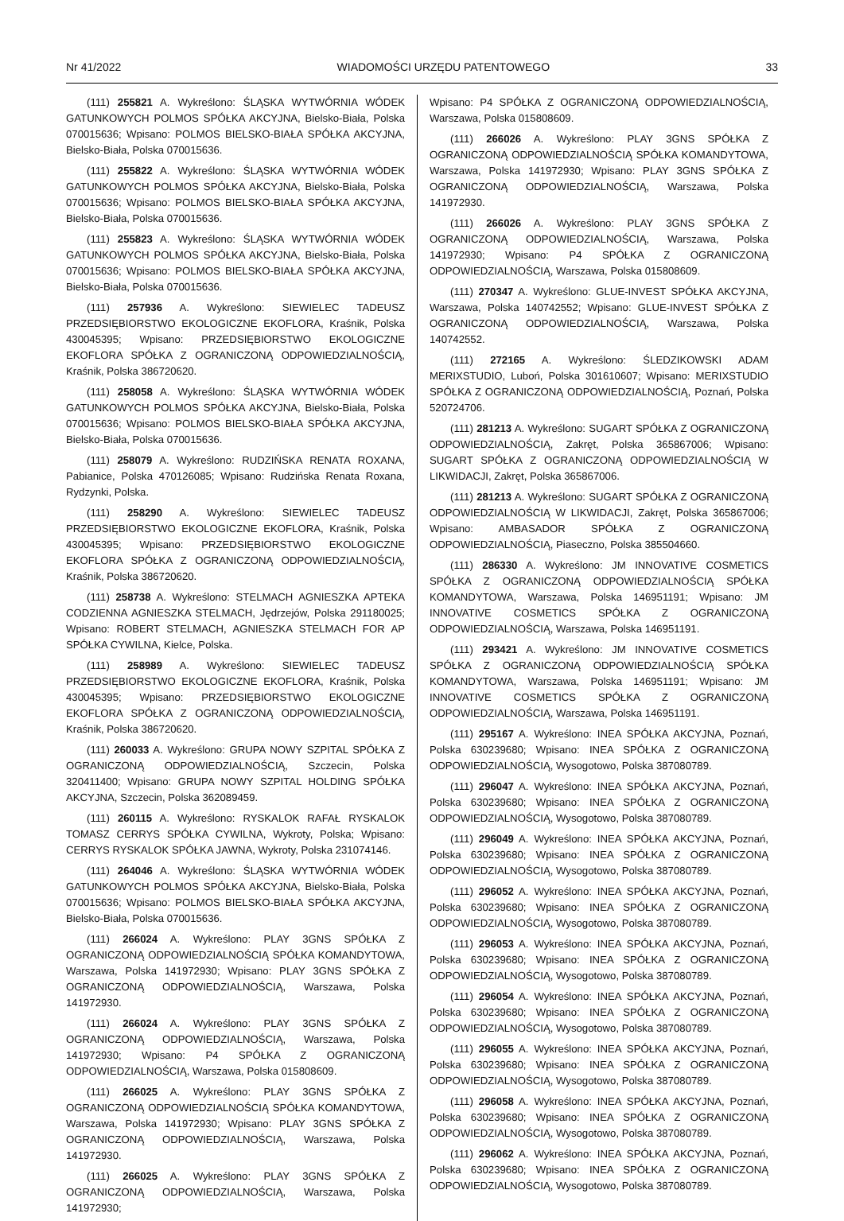Nr 41/2022 WIADOMOŚCI URZĘDU PATENTOWEGO 33
(111) 255821 A. Wykreślono: ŚLĄSKA WYTWÓRNIA WÓDEK GATUNKOWYCH POLMOS SPÓŁKA AKCYJNA, Bielsko-Biała, Polska 070015636; Wpisano: POLMOS BIELSKO-BIAŁA SPÓŁKA AKCYJNA, Bielsko-Biała, Polska 070015636.
(111) 255822 A. Wykreślono: ŚLĄSKA WYTWÓRNIA WÓDEK GATUNKOWYCH POLMOS SPÓŁKA AKCYJNA, Bielsko-Biała, Polska 070015636; Wpisano: POLMOS BIELSKO-BIAŁA SPÓŁKA AKCYJNA, Bielsko-Biała, Polska 070015636.
(111) 255823 A. Wykreślono: ŚLĄSKA WYTWÓRNIA WÓDEK GATUNKOWYCH POLMOS SPÓŁKA AKCYJNA, Bielsko-Biała, Polska 070015636; Wpisano: POLMOS BIELSKO-BIAŁA SPÓŁKA AKCYJNA, Bielsko-Biała, Polska 070015636.
(111) 257936 A. Wykreślono: SIEWIELEC TADEUSZ PRZEDSIĘBIORSTWO EKOLOGICZNE EKOFLORA, Kraśnik, Polska 430045395; Wpisano: PRZEDSIĘBIORSTWO EKOLOGICZNE EKOFLORA SPÓŁKA Z OGRANICZONĄ ODPOWIEDZIALNOŚCIĄ, Kraśnik, Polska 386720620.
(111) 258058 A. Wykreślono: ŚLĄSKA WYTWÓRNIA WÓDEK GATUNKOWYCH POLMOS SPÓŁKA AKCYJNA, Bielsko-Biała, Polska 070015636; Wpisano: POLMOS BIELSKO-BIAŁA SPÓŁKA AKCYJNA, Bielsko-Biała, Polska 070015636.
(111) 258079 A. Wykreślono: RUDZIŃSKA RENATA ROXANA, Pabianice, Polska 470126085; Wpisano: Rudzińska Renata Roxana, Rydzynki, Polska.
(111) 258290 A. Wykreślono: SIEWIELEC TADEUSZ PRZEDSIĘBIORSTWO EKOLOGICZNE EKOFLORA, Kraśnik, Polska 430045395; Wpisano: PRZEDSIĘBIORSTWO EKOLOGICZNE EKOFLORA SPÓŁKA Z OGRANICZONĄ ODPOWIEDZIALNOŚCIĄ, Kraśnik, Polska 386720620.
(111) 258738 A. Wykreślono: STELMACH AGNIESZKA APTEKA CODZIENNA AGNIESZKA STELMACH, Jędrzejów, Polska 291180025; Wpisano: ROBERT STELMACH, AGNIESZKA STELMACH FOR AP SPÓŁKA CYWILNA, Kielce, Polska.
(111) 258989 A. Wykreślono: SIEWIELEC TADEUSZ PRZEDSIĘBIORSTWO EKOLOGICZNE EKOFLORA, Kraśnik, Polska 430045395; Wpisano: PRZEDSIĘBIORSTWO EKOLOGICZNE EKOFLORA SPÓŁKA Z OGRANICZONĄ ODPOWIEDZIALNOŚCIĄ, Kraśnik, Polska 386720620.
(111) 260033 A. Wykreślono: GRUPA NOWY SZPITAL SPÓŁKA Z OGRANICZONĄ ODPOWIEDZIALNOŚCIĄ, Szczecin, Polska 320411400; Wpisano: GRUPA NOWY SZPITAL HOLDING SPÓŁKA AKCYJNA, Szczecin, Polska 362089459.
(111) 260115 A. Wykreślono: RYSKALOK RAFAŁ RYSKALOK TOMASZ CERRYS SPÓŁKA CYWILNA, Wykroty, Polska; Wpisano: CERRYS RYSKALOK SPÓŁKA JAWNA, Wykroty, Polska 231074146.
(111) 264046 A. Wykreślono: ŚLĄSKA WYTWÓRNIA WÓDEK GATUNKOWYCH POLMOS SPÓŁKA AKCYJNA, Bielsko-Biała, Polska 070015636; Wpisano: POLMOS BIELSKO-BIAŁA SPÓŁKA AKCYJNA, Bielsko-Biała, Polska 070015636.
(111) 266024 A. Wykreślono: PLAY 3GNS SPÓŁKA Z OGRANICZONĄ ODPOWIEDZIALNOŚCIĄ SPÓŁKA KOMANDYTOWA, Warszawa, Polska 141972930; Wpisano: PLAY 3GNS SPÓŁKA Z OGRANICZONĄ ODPOWIEDZIALNOŚCIĄ, Warszawa, Polska 141972930.
(111) 266024 A. Wykreślono: PLAY 3GNS SPÓŁKA Z OGRANICZONĄ ODPOWIEDZIALNOŚCIĄ, Warszawa, Polska 141972930; Wpisano: P4 SPÓŁKA Z OGRANICZONĄ ODPOWIEDZIALNOŚCIĄ, Warszawa, Polska 015808609.
(111) 266025 A. Wykreślono: PLAY 3GNS SPÓŁKA Z OGRANICZONĄ ODPOWIEDZIALNOŚCIĄ SPÓŁKA KOMANDYTOWA, Warszawa, Polska 141972930; Wpisano: PLAY 3GNS SPÓŁKA Z OGRANICZONĄ ODPOWIEDZIALNOŚCIĄ, Warszawa, Polska 141972930.
(111) 266025 A. Wykreślono: PLAY 3GNS SPÓŁKA Z OGRANICZONĄ ODPOWIEDZIALNOŚCIĄ, Warszawa, Polska 141972930;
Wpisano: P4 SPÓŁKA Z OGRANICZONĄ ODPOWIEDZIALNOŚCIĄ, Warszawa, Polska 015808609.
(111) 266026 A. Wykreślono: PLAY 3GNS SPÓŁKA Z OGRANICZONĄ ODPOWIEDZIALNOŚCIĄ SPÓŁKA KOMANDYTOWA, Warszawa, Polska 141972930; Wpisano: PLAY 3GNS SPÓŁKA Z OGRANICZONĄ ODPOWIEDZIALNOŚCIĄ, Warszawa, Polska 141972930.
(111) 266026 A. Wykreślono: PLAY 3GNS SPÓŁKA Z OGRANICZONĄ ODPOWIEDZIALNOŚCIĄ, Warszawa, Polska 141972930; Wpisano: P4 SPÓŁKA Z OGRANICZONĄ ODPOWIEDZIALNOŚCIĄ, Warszawa, Polska 015808609.
(111) 270347 A. Wykreślono: GLUE-INVEST SPÓŁKA AKCYJNA, Warszawa, Polska 140742552; Wpisano: GLUE-INVEST SPÓŁKA Z OGRANICZONĄ ODPOWIEDZIALNOŚCIĄ, Warszawa, Polska 140742552.
(111) 272165 A. Wykreślono: ŚLEDZIKOWSKI ADAM MERIXSTUDIO, Luboń, Polska 301610607; Wpisano: MERIXSTUDIO SPÓŁKA Z OGRANICZONĄ ODPOWIEDZIALNOŚCIĄ, Poznań, Polska 520724706.
(111) 281213 A. Wykreślono: SUGART SPÓŁKA Z OGRANICZONĄ ODPOWIEDZIALNOŚCIĄ, Zakręt, Polska 365867006; Wpisano: SUGART SPÓŁKA Z OGRANICZONĄ ODPOWIEDZIALNOŚCIĄ W LIKWIDACJI, Zakręt, Polska 365867006.
(111) 281213 A. Wykreślono: SUGART SPÓŁKA Z OGRANICZONĄ ODPOWIEDZIALNOŚCIĄ W LIKWIDACJI, Zakręt, Polska 365867006; Wpisano: AMBASADOR SPÓŁKA Z OGRANICZONĄ ODPOWIEDZIALNOŚCIĄ, Piaseczno, Polska 385504660.
(111) 286330 A. Wykreślono: JM INNOVATIVE COSMETICS SPÓŁKA Z OGRANICZONĄ ODPOWIEDZIALNOŚCIĄ SPÓŁKA KOMANDYTOWA, Warszawa, Polska 146951191; Wpisano: JM INNOVATIVE COSMETICS SPÓŁKA Z OGRANICZONĄ ODPOWIEDZIALNOŚCIĄ, Warszawa, Polska 146951191.
(111) 293421 A. Wykreślono: JM INNOVATIVE COSMETICS SPÓŁKA Z OGRANICZONĄ ODPOWIEDZIALNOŚCIĄ SPÓŁKA KOMANDYTOWA, Warszawa, Polska 146951191; Wpisano: JM INNOVATIVE COSMETICS SPÓŁKA Z OGRANICZONĄ ODPOWIEDZIALNOŚCIĄ, Warszawa, Polska 146951191.
(111) 295167 A. Wykreślono: INEA SPÓŁKA AKCYJNA, Poznań, Polska 630239680; Wpisano: INEA SPÓŁKA Z OGRANICZONĄ ODPOWIEDZIALNOŚCIĄ, Wysogotowo, Polska 387080789.
(111) 296047 A. Wykreślono: INEA SPÓŁKA AKCYJNA, Poznań, Polska 630239680; Wpisano: INEA SPÓŁKA Z OGRANICZONĄ ODPOWIEDZIALNOŚCIĄ, Wysogotowo, Polska 387080789.
(111) 296049 A. Wykreślono: INEA SPÓŁKA AKCYJNA, Poznań, Polska 630239680; Wpisano: INEA SPÓŁKA Z OGRANICZONĄ ODPOWIEDZIALNOŚCIĄ, Wysogotowo, Polska 387080789.
(111) 296052 A. Wykreślono: INEA SPÓŁKA AKCYJNA, Poznań, Polska 630239680; Wpisano: INEA SPÓŁKA Z OGRANICZONĄ ODPOWIEDZIALNOŚCIĄ, Wysogotowo, Polska 387080789.
(111) 296053 A. Wykreślono: INEA SPÓŁKA AKCYJNA, Poznań, Polska 630239680; Wpisano: INEA SPÓŁKA Z OGRANICZONĄ ODPOWIEDZIALNOŚCIĄ, Wysogotowo, Polska 387080789.
(111) 296054 A. Wykreślono: INEA SPÓŁKA AKCYJNA, Poznań, Polska 630239680; Wpisano: INEA SPÓŁKA Z OGRANICZONĄ ODPOWIEDZIALNOŚCIĄ, Wysogotowo, Polska 387080789.
(111) 296055 A. Wykreślono: INEA SPÓŁKA AKCYJNA, Poznań, Polska 630239680; Wpisano: INEA SPÓŁKA Z OGRANICZONĄ ODPOWIEDZIALNOŚCIĄ, Wysogotowo, Polska 387080789.
(111) 296058 A. Wykreślono: INEA SPÓŁKA AKCYJNA, Poznań, Polska 630239680; Wpisano: INEA SPÓŁKA Z OGRANICZONĄ ODPOWIEDZIALNOŚCIĄ, Wysogotowo, Polska 387080789.
(111) 296062 A. Wykreślono: INEA SPÓŁKA AKCYJNA, Poznań, Polska 630239680; Wpisano: INEA SPÓŁKA Z OGRANICZONĄ ODPOWIEDZIALNOŚCIĄ, Wysogotowo, Polska 387080789.